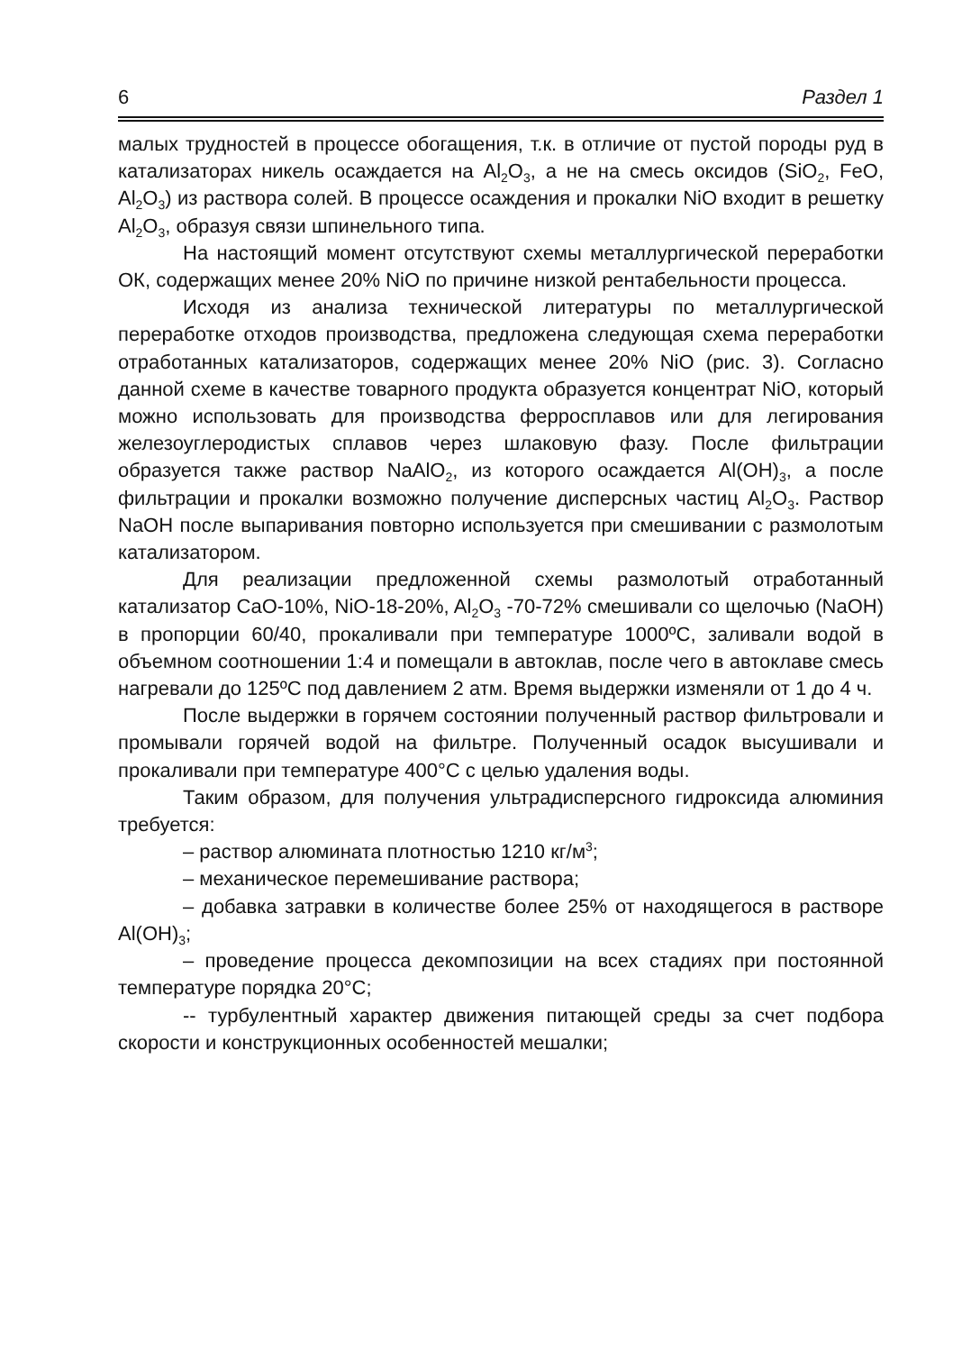6 Раздел 1
малых трудностей в процессе обогащения, т.к. в отличие от пустой породы руд в катализаторах никель осаждается на Al<sub>2</sub>O<sub>3</sub>, а не на смесь оксидов (SiO<sub>2</sub>, FeO, Al<sub>2</sub>O<sub>3</sub>) из раствора солей. В процессе осаждения и прокалки NiO входит в решетку Al<sub>2</sub>O<sub>3</sub>, образуя связи шпинельного типа.
На настоящий момент отсутствуют схемы металлургической переработки ОК, содержащих менее 20% NiO по причине низкой рентабельности процесса.
Исходя из анализа технической литературы по металлургической переработке отходов производства, предложена следующая схема переработки отработанных катализаторов, содержащих менее 20% NiO (рис. 3). Согласно данной схеме в качестве товарного продукта образуется концентрат NiO, который можно использовать для производства ферросплавов или для легирования железоуглеродистых сплавов через шлаковую фазу. После фильтрации образуется также раствор NaAlO<sub>2</sub>, из которого осаждается Al(OH)<sub>3</sub>, а после фильтрации и прокалки возможно получение дисперсных частиц Al<sub>2</sub>O<sub>3</sub>. Раствор NaOH после выпаривания повторно используется при смешивании с размолотым катализатором.
Для реализации предложенной схемы размолотый отработанный катализатор CaO-10%, NiO-18-20%, Al<sub>2</sub>O<sub>3</sub> -70-72% смешивали со щелочью (NaOH) в пропорции 60/40, прокаливали при температуре 1000ºC, заливали водой в объемном соотношении 1:4 и помещали в автоклав, после чего в автоклаве смесь нагревали до 125ºC под давлением 2 атм. Время выдержки изменяли от 1 до 4 ч.
После выдержки в горячем состоянии полученный раствор фильтровали и промывали горячей водой на фильтре. Полученный осадок высушивали и прокаливали при температуре 400°C с целью удаления воды.
Таким образом, для получения ультрадисперсного гидроксида алюминия требуется:
– раствор алюмината плотностью 1210 кг/м<sup>3</sup>;
– механическое перемешивание раствора;
– добавка затравки в количестве более 25% от находящегося в растворе Al(OH)<sub>3</sub>;
– проведение процесса декомпозиции на всех стадиях при постоянной температуре порядка 20°C;
-- турбулентный характер движения питающей среды за счет подбора скорости и конструкционных особенностей мешалки;